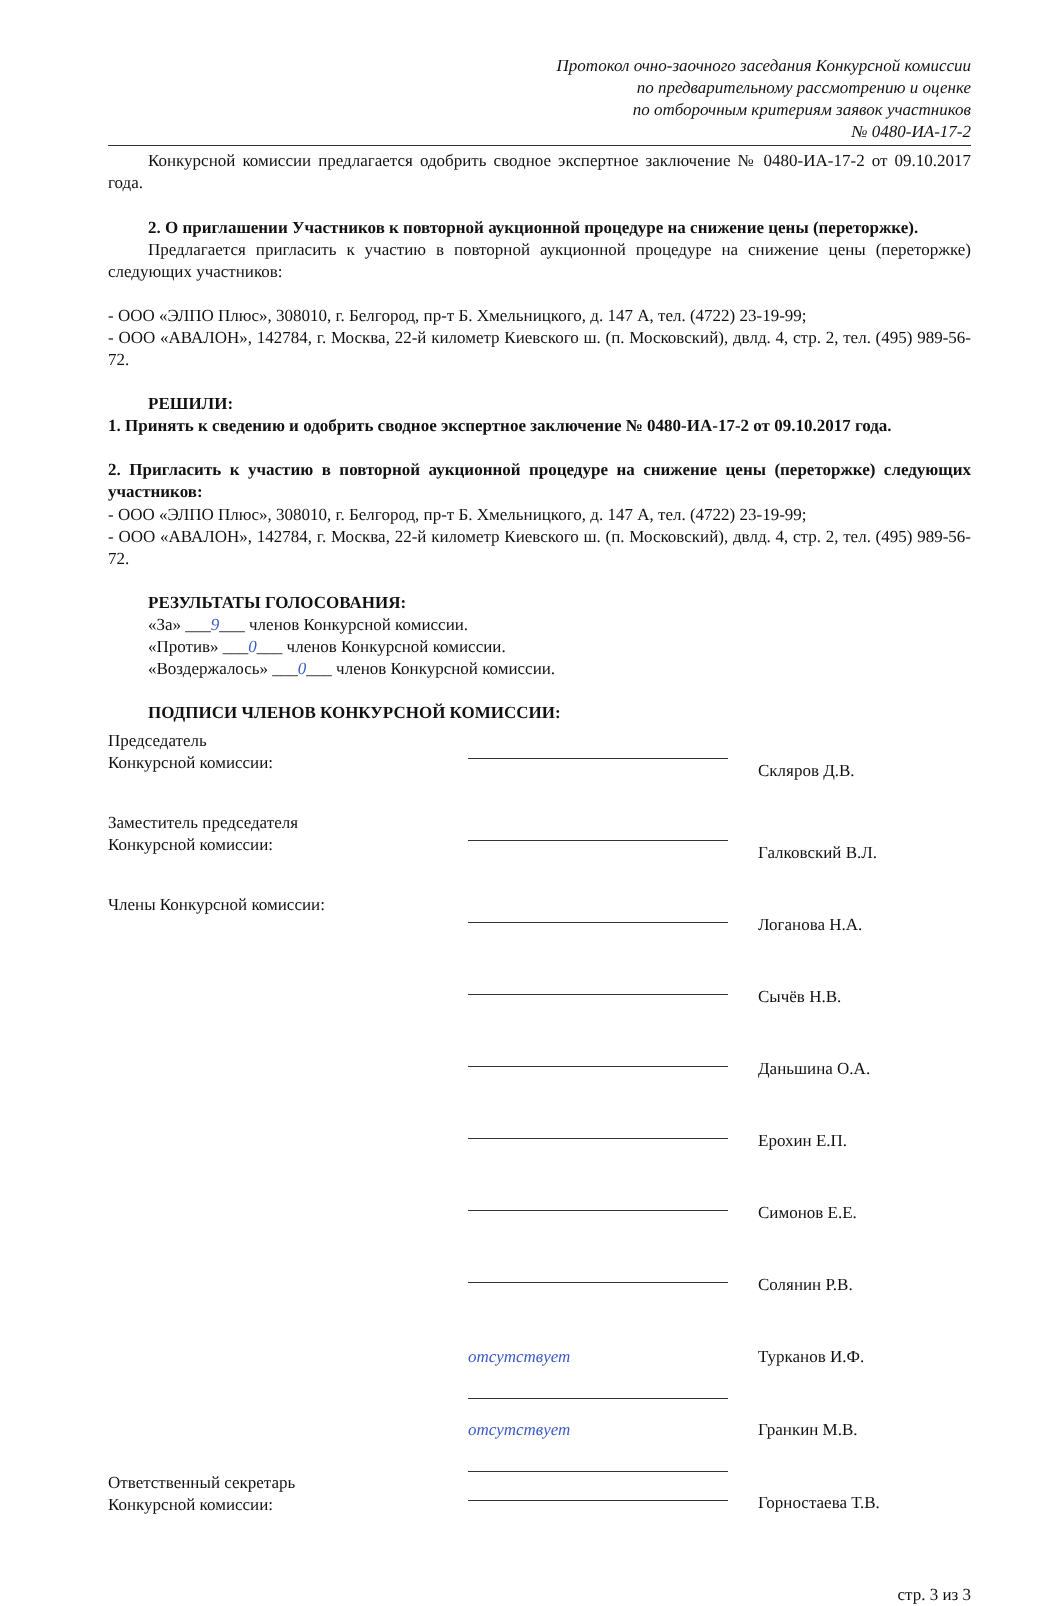Протокол очно-заочного заседания Конкурсной комиссии
по предварительному рассмотрению и оценке
по отборочным критериям заявок участников
№ 0480-ИА-17-2
Конкурсной комиссии предлагается одобрить сводное экспертное заключение № 0480-ИА-17-2 от 09.10.2017 года.
2. О приглашении Участников к повторной аукционной процедуре на снижение цены (переторжке).
Предлагается пригласить к участию в повторной аукционной процедуре на снижение цены (переторжке) следующих участников:
- ООО «ЭЛПО Плюс», 308010, г. Белгород, пр-т Б. Хмельницкого, д. 147 А, тел. (4722) 23-19-99;
- ООО «АВАЛОН», 142784, г. Москва, 22-й километр Киевского ш. (п. Московский), двлд. 4, стр. 2, тел. (495) 989-56-72.
РЕШИЛИ:
1. Принять к сведению и одобрить сводное экспертное заключение № 0480-ИА-17-2 от 09.10.2017 года.
2. Пригласить к участию в повторной аукционной процедуре на снижение цены (переторжке) следующих участников:
- ООО «ЭЛПО Плюс», 308010, г. Белгород, пр-т Б. Хмельницкого, д. 147 А, тел. (4722) 23-19-99;
- ООО «АВАЛОН», 142784, г. Москва, 22-й километр Киевского ш. (п. Московский), двлд. 4, стр. 2, тел. (495) 989-56-72.
РЕЗУЛЬТАТЫ ГОЛОСОВАНИЯ:
«За» ___9___ членов Конкурсной комиссии.
«Против» ___0___ членов Конкурсной комиссии.
«Воздержалось» ___0___ членов Конкурсной комиссии.
ПОДПИСИ ЧЛЕНОВ КОНКУРСНОЙ КОМИССИИ:
Председатель
Конкурсной комиссии:
Скляров Д.В.
Заместитель председателя
Конкурсной комиссии:
Галковский В.Л.
Члены Конкурсной комиссии:
Логанова Н.А.
Сычёв Н.В.
Даньшина О.А.
Ерохин Е.П.
Симонов Е.Е.
Солянин Р.В.
отсутствует
Турканов И.Ф.
отсутствует
Гранкин М.В.
Ответственный секретарь
Конкурсной комиссии:
Горностаева Т.В.
стр. 3 из 3